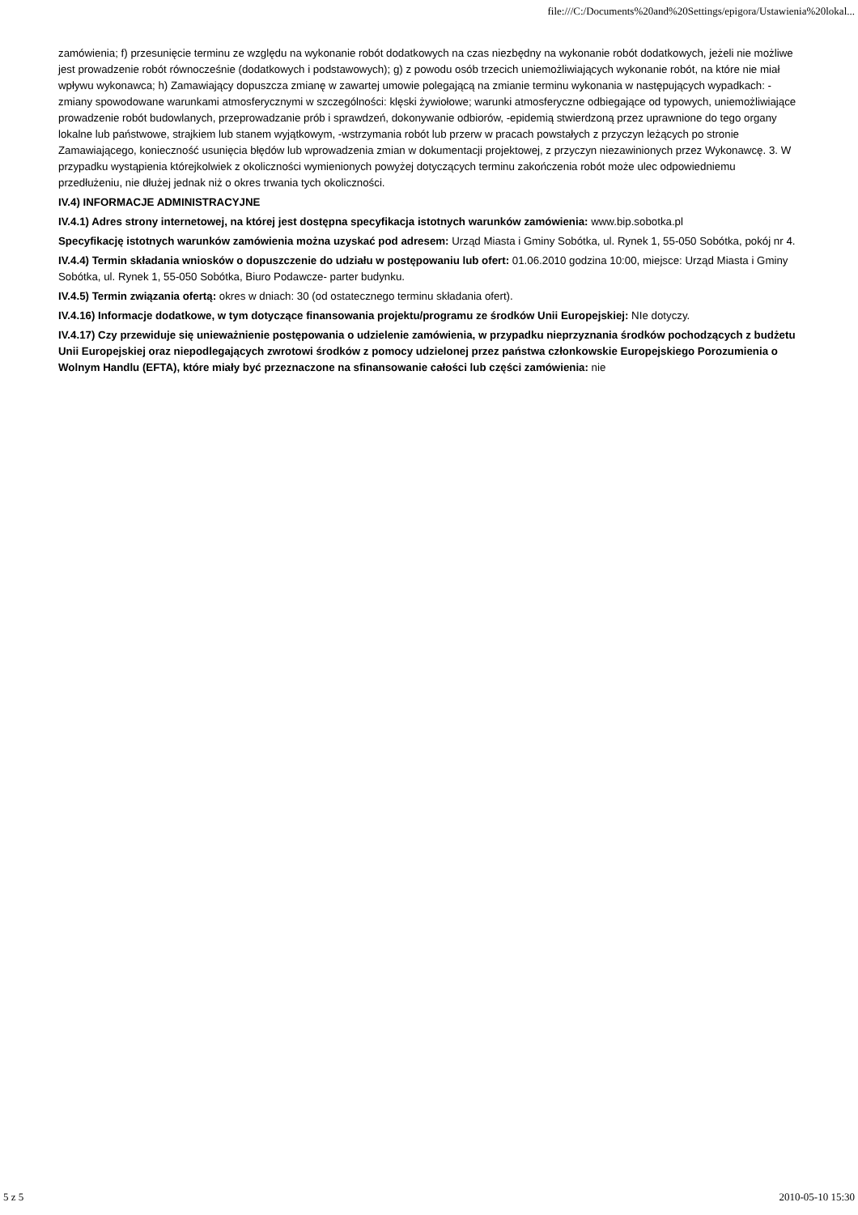file:///C:/Documents%20and%20Settings/epigora/Ustawienia%20lokal...
zamówienia; f) przesunięcie terminu ze względu na wykonanie robót dodatkowych na czas niezbędny na wykonanie robót dodatkowych, jeżeli nie możliwe jest prowadzenie robót równocześnie (dodatkowych i podstawowych); g) z powodu osób trzecich uniemożliwiających wykonanie robót, na które nie miał wpływu wykonawca; h) Zamawiający dopuszcza zmianę w zawartej umowie polegającą na zmianie terminu wykonania w następujących wypadkach: -zmiany spowodowane warunkami atmosferycznymi w szczególności: klęski żywiołowe; warunki atmosferyczne odbiegające od typowych, uniemożliwiające prowadzenie robót budowlanych, przeprowadzanie prób i sprawdzeń, dokonywanie odbiorów, -epidemią stwierdzoną przez uprawnione do tego organy lokalne lub państwowe, strajkiem lub stanem wyjątkowym, -wstrzymania robót lub przerw w pracach powstałych z przyczyn leżących po stronie Zamawiającego, konieczność usunięcia błędów lub wprowadzenia zmian w dokumentacji projektowej, z przyczyn niezawinionych przez Wykonawcę. 3. W przypadku wystąpienia którejkolwiek z okoliczności wymienionych powyżej dotyczących terminu zakończenia robót może ulec odpowiedniemu przedłużeniu, nie dłużej jednak niż o okres trwania tych okoliczności.
IV.4) INFORMACJE ADMINISTRACYJNE
IV.4.1) Adres strony internetowej, na której jest dostępna specyfikacja istotnych warunków zamówienia: www.bip.sobotka.pl
Specyfikację istotnych warunków zamówienia można uzyskać pod adresem: Urząd Miasta i Gminy Sobótka, ul. Rynek 1, 55-050 Sobótka, pokój nr 4.
IV.4.4) Termin składania wniosków o dopuszczenie do udziału w postępowaniu lub ofert: 01.06.2010 godzina 10:00, miejsce: Urząd Miasta i Gminy Sobótka, ul. Rynek 1, 55-050 Sobótka, Biuro Podawcze- parter budynku.
IV.4.5) Termin związania ofertą: okres w dniach: 30 (od ostatecznego terminu składania ofert).
IV.4.16) Informacje dodatkowe, w tym dotyczące finansowania projektu/programu ze środków Unii Europejskiej: NIe dotyczy.
IV.4.17) Czy przewiduje się unieważnienie postępowania o udzielenie zamówienia, w przypadku nieprzyznania środków pochodzących z budżetu Unii Europejskiej oraz niepodlegających zwrotowi środków z pomocy udzielonej przez państwa członkowskie Europejskiego Porozumienia o Wolnym Handlu (EFTA), które miały być przeznaczone na sfinansowanie całości lub części zamówienia: nie
5 z 5 2010-05-10 15:30